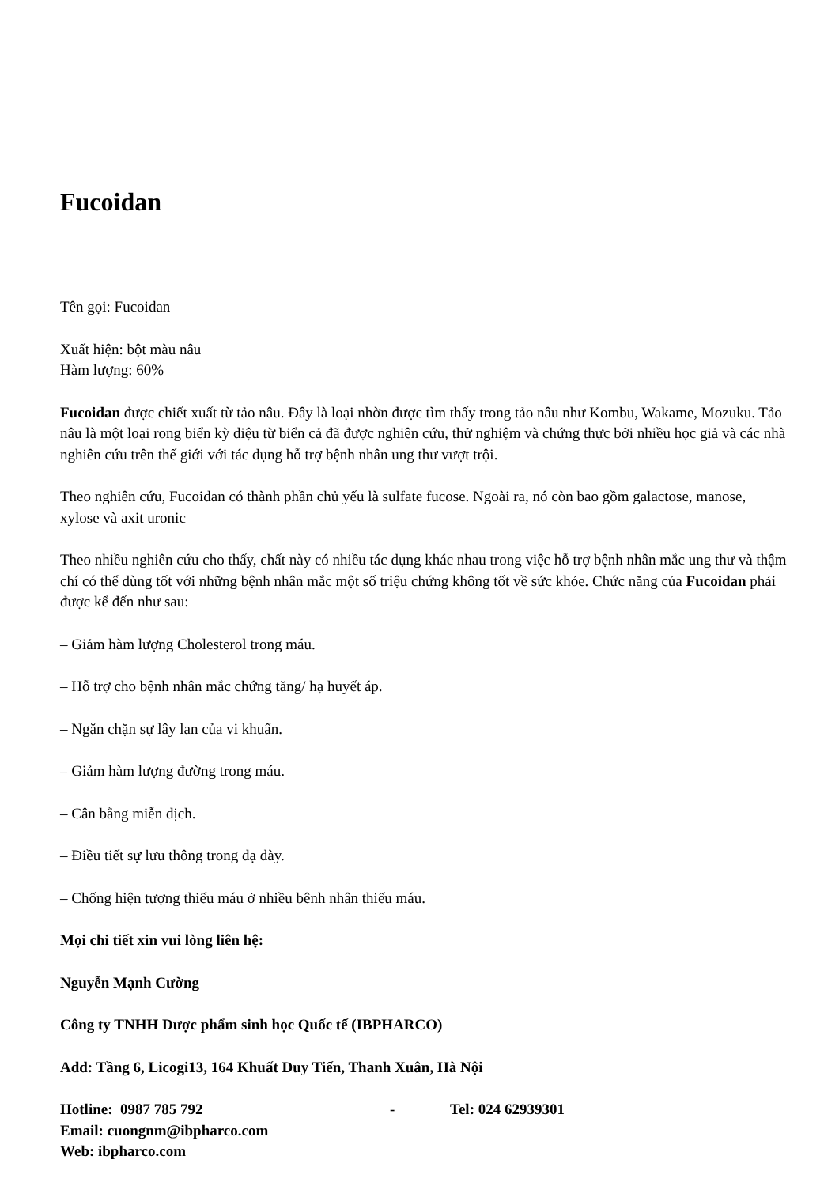Fucoidan
Tên gọi: Fucoidan
Xuất hiện: bột màu nâu
Hàm lượng: 60%
Fucoidan được chiết xuất từ tảo nâu. Đây là loại nhờn được tìm thấy trong tảo nâu như Kombu, Wakame, Mozuku. Tảo nâu là một loại rong biển kỳ diệu từ biển cả đã được nghiên cứu, thử nghiệm và chứng thực bởi nhiều học giả và các nhà nghiên cứu trên thế giới với tác dụng hỗ trợ bệnh nhân ung thư vượt trội.
Theo nghiên cứu, Fucoidan có thành phần chủ yếu là sulfate fucose. Ngoài ra, nó còn bao gồm galactose, manose, xylose và axit uronic
Theo nhiều nghiên cứu cho thấy, chất này có nhiều tác dụng khác nhau trong việc hỗ trợ bệnh nhân mắc ung thư và thậm chí có thể dùng tốt với những bệnh nhân mắc một số triệu chứng không tốt về sức khỏe. Chức năng của Fucoidan phải được kể đến như sau:
– Giảm hàm lượng Cholesterol trong máu.
– Hỗ trợ cho bệnh nhân mắc chứng tăng/ hạ huyết áp.
– Ngăn chặn sự lây lan của vi khuẩn.
– Giảm hàm lượng đường trong máu.
– Cân bằng miễn dịch.
– Điều tiết sự lưu thông trong dạ dày.
– Chống hiện tượng thiếu máu ở nhiều bênh nhân thiếu máu.
Mọi chi tiết xin vui lòng liên hệ:
Nguyễn Mạnh Cường
Công ty TNHH Dược phẩm sinh học Quốc tế (IBPHARCO)
Add: Tầng 6, Licogi13, 164 Khuất Duy Tiến, Thanh Xuân, Hà Nội
Hotline: 0987 785 792 - Tel: 024 62939301
Email: cuongnm@ibpharco.com
Web: ibpharco.com